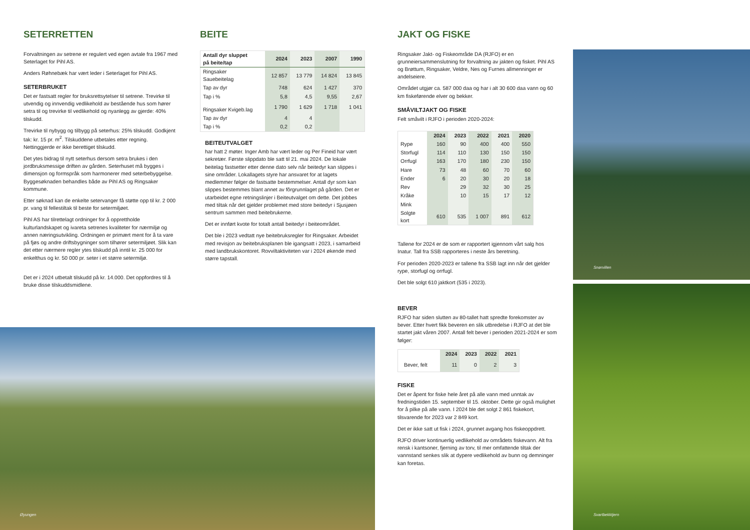SETERRETTEN
Forvaltningen av setrene er regulert ved egen avtale fra 1967 med Seterlaget for Pihl AS.
Anders Røhnebæk har vært leder i Seterlaget for Pihl AS.
SETERBRUKET
Det er fastsatt regler for bruksrettsytelser til setrene. Trevirke til utvendig og innvendig vedlikehold av bestående hus som hører setra til og trevirke til vedlikehold og nyanlegg av gjerde: 40% tilskudd.
Trevirke til nybygg og tilbygg på seterhus: 25% tilskudd. Godkjent tak: kr. 15 pr. m<sup>2</sup>. Tilskuddene utbetales etter regning. Nettinggjerde er ikke berettiget tilskudd.
Det ytes bidrag til nytt seterhus dersom setra brukes i den jordbruksmessige driften av gården. Seterhuset må bygges i dimensjon og formspråk som harmonerer med seterbebyggelse. Byggesøknaden behandles både av Pihl AS og Ringsaker kommune.
Etter søknad kan de enkelte setervanger få støtte opp til kr. 2 000 pr. vang til fellestiltak til beste for setermiljøet.
Pihl AS har tilrettelagt ordninger for å opprettholde kulturlandskapet og ivareta setrenes kvaliteter for nærmiljø og annen næringsutvikling. Ordningen er primært ment for å ta vare på fjøs og andre driftsbygninger som tilhører setermiljøet. Slik kan det etter nærmere regler ytes tilskudd på inntil kr. 25 000 for enkelthus og kr. 50 000 pr. seter i et større setermiljø.
Det er i 2024 utbetalt tilskudd på kr. 14.000. Det oppfordres til å bruke disse tilskuddsmidlene.
BEITE
| Antall dyr sluppet på beite/tap | 2024 | 2023 | 2007 | 1990 |
| --- | --- | --- | --- | --- |
| Ringsaker Sauebeitelag | 12 857 | 13 779 | 14 824 | 13 845 |
| Tap av dyr | 748 | 624 | 1 427 | 370 |
| Tap i % | 5,8 | 4,5 | 9,55 | 2,67 |
| Ringsaker Kvigeb.lag | 1 790 | 1 629 | 1 718 | 1 041 |
| Tap av dyr | 4 | 4 | | |
| Tap i % | 0,2 | 0,2 | | |
BEITEUTVALGET
har hatt 2 møter. Inger Amb har vært leder og Per Fineid har vært sekretær. Første slippdato ble satt til 21. mai 2024. De lokale beitelag fastsetter etter denne dato selv når beitedyr kan slippes i sine områder. Lokallagets styre har ansvaret for at lagets medlemmer følger de fastsatte bestemmelser. Antall dyr som kan slippes bestemmes blant annet av fôrgrunnlaget på gården. Det er utarbeidet egne retningslinjer i Beiteutvalget om dette. Det jobbes med tiltak når det gjelder problemet med store beitedyr i Sjusjøen sentrum sammen med beitebrukerne.
Det er innført kvote for totalt antall beitedyr i beiteområdet.
Det ble i 2023 vedtatt nye beitebruksregler for Ringsaker. Arbeidet med revisjon av beitebruksplanen ble igangsatt i 2023, i samarbeid med landbrukskontoret. Rovviltaktiviteten var i 2024 økende med større tapstall.
JAKT OG FISKE
Ringsaker Jakt- og Fiskeområde DA (RJFO) er en grunneiersammenslutning for forvaltning av jakten og fisket. Pihl AS og Brøttum, Ringsaker, Veldre, Nes og Furnes allmenninger er andelseiere.
Området utgjør ca. 587 000 daa og har i alt 30 600 daa vann og 60 km fiskeførende elver og bekker.
SMÅVILTJAKT OG FISKE
Felt småvilt i RJFO i perioden 2020-2024:
| | 2024 | 2023 | 2022 | 2021 | 2020 |
| --- | --- | --- | --- | --- | --- |
| Rype | 160 | 90 | 400 | 400 | 550 |
| Storfugl | 114 | 110 | 130 | 150 | 150 |
| Orrfugl | 163 | 170 | 180 | 230 | 150 |
| Hare | 73 | 48 | 60 | 70 | 60 |
| Ender | 6 | 20 | 30 | 20 | 18 |
| Rev | | 29 | 32 | 30 | 25 |
| Kråke | | 10 | 15 | 17 | 12 |
| Mink | | | | | |
| Solgte kort | 610 | 535 | 1 007 | 891 | 612 |
Tallene for 2024 er de som er rapportert igjennom vårt salg hos Inatur. Tall fra SSB rapporteres i neste års beretning.
For perioden 2020-2023 er tallene fra SSB lagt inn når det gjelder rype, storfugl og orrfugl.
Det ble solgt 610 jaktkort (535 i 2023).
BEVER
RJFO har siden slutten av 80-tallet hatt spredte forekomster av bever. Etter hvert fikk beveren en slik utbredelse i RJFO at det ble startet jakt våren 2007. Antall felt bever i perioden 2021-2024 er som følger:
| | 2024 | 2023 | 2022 | 2021 |
| --- | --- | --- | --- | --- |
| Bever, felt | 11 | 0 | 2 | 3 |
FISKE
Det er åpent for fiske hele året på alle vann med unntak av fredningstiden 15. september til 15. oktober. Dette gir også mulighet for å pilke på alle vann. I 2024 ble det solgt 2 861 fiskekort, tilsvarende for 2023 var 2 849 kort.
Det er ikke satt ut fisk i 2024, grunnet avgang hos fiskeoppdrett.
RJFO driver kontinuerlig vedlikehold av områdets fiskevann. Alt fra rensk i kantsoner, fjerning av torv, til mer omfattende tiltak der vannstand senkes slik at dypere vedlikehold av bunn og demninger kan foretas.
Øyungen
Snørvillen
Svartbekktjern